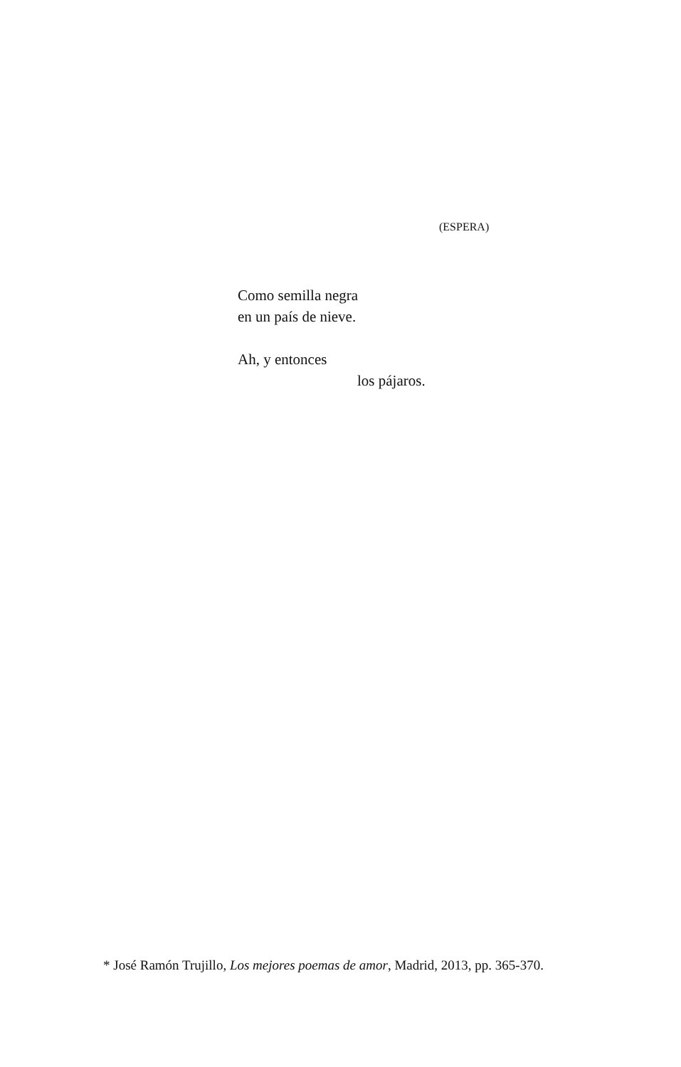(ESPERA)
Como semilla negra
en un país de nieve.
Ah, y entonces
los pájaros.
* José Ramón Trujillo, Los mejores poemas de amor, Madrid, 2013, pp. 365-370.